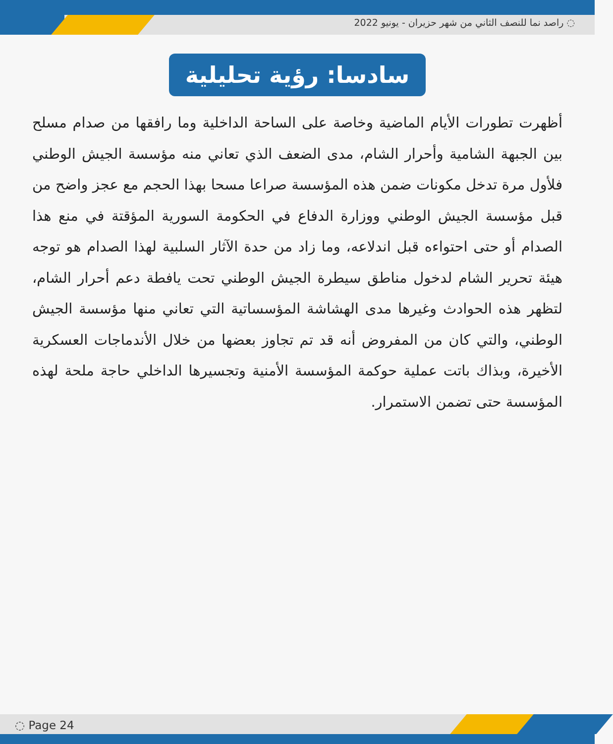◌ راصد نما للنصف الثاني من شهر حزيران - يونيو 2022
سادسا: رؤية تحليلية
أظهرت تطورات الأيام الماضية وخاصة على الساحة الداخلية وما رافقها من صدام مسلح بين الجبهة الشامية وأحرار الشام، مدى الضعف الذي تعاني منه مؤسسة الجيش الوطني فلأول مرة تدخل مكونات ضمن هذه المؤسسة صراعا مسحا بهذا الحجم مع عجز واضح من قبل مؤسسة الجيش الوطني ووزارة الدفاع في الحكومة السورية المؤقتة في منع هذا الصدام أو حتى احتواءه قبل اندلاعه، وما زاد من حدة الآثار السلبية لهذا الصدام هو توجه هيئة تحرير الشام لدخول مناطق سيطرة الجيش الوطني تحت يافطة دعم أحرار الشام، لتظهر هذه الحوادث وغيرها مدى الهشاشة المؤسساتية التي تعاني منها مؤسسة الجيش الوطني، والتي كان من المفروض أنه قد تم تجاوز بعضها من خلال الأندماجات العسكرية الأخيرة، وبذاك باتت عملية حوكمة المؤسسة الأمنية وتجسيرها الداخلي حاجة ملحة لهذه المؤسسة حتى تضمن الاستمرار.
◌ Page 24